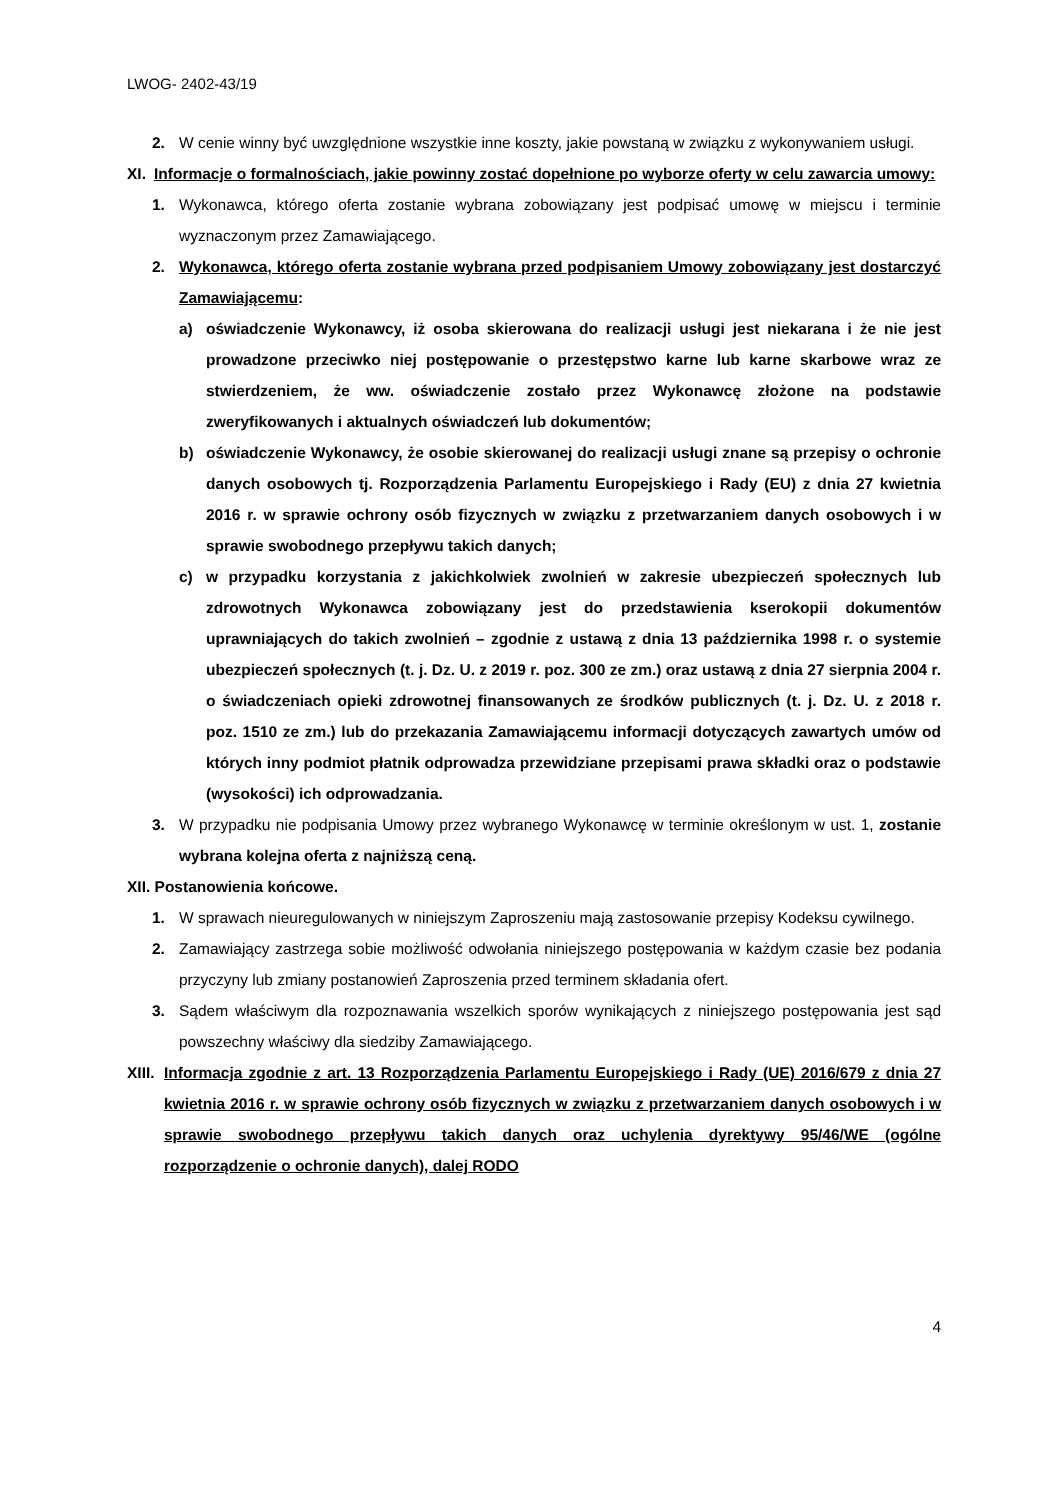LWOG- 2402-43/19
2. W cenie winny być uwzględnione wszystkie inne koszty, jakie powstaną w związku z wykonywaniem usługi.
XI. Informacje o formalnościach, jakie powinny zostać dopełnione po wyborze oferty w celu zawarcia umowy:
1. Wykonawca, którego oferta zostanie wybrana zobowiązany jest podpisać umowę w miejscu i terminie wyznaczonym przez Zamawiającego.
2. Wykonawca, którego oferta zostanie wybrana przed podpisaniem Umowy zobowiązany jest dostarczyć Zamawiającemu:
a) oświadczenie Wykonawcy, iż osoba skierowana do realizacji usługi jest niekarana i że nie jest prowadzone przeciwko niej postępowanie o przestępstwo karne lub karne skarbowe wraz ze stwierdzeniem, że ww. oświadczenie zostało przez Wykonawcę złożone na podstawie zweryfikowanych i aktualnych oświadczeń lub dokumentów;
b) oświadczenie Wykonawcy, że osobie skierowanej do realizacji usługi znane są przepisy o ochronie danych osobowych tj. Rozporządzenia Parlamentu Europejskiego i Rady (EU) z dnia 27 kwietnia 2016 r. w sprawie ochrony osób fizycznych w związku z przetwarzaniem danych osobowych i w sprawie swobodnego przepływu takich danych;
c) w przypadku korzystania z jakichkolwiek zwolnień w zakresie ubezpieczeń społecznych lub zdrowotnych Wykonawca zobowiązany jest do przedstawienia kserokopii dokumentów uprawniających do takich zwolnień – zgodnie z ustawą z dnia 13 października 1998 r. o systemie ubezpieczeń społecznych (t. j. Dz. U. z 2019 r. poz. 300 ze zm.) oraz ustawą z dnia 27 sierpnia 2004 r. o świadczeniach opieki zdrowotnej finansowanych ze środków publicznych (t. j. Dz. U. z 2018 r. poz. 1510 ze zm.) lub do przekazania Zamawiającemu informacji dotyczących zawartych umów od których inny podmiot płatnik odprowadza przewidziane przepisami prawa składki oraz o podstawie (wysokości) ich odprowadzania.
3. W przypadku nie podpisania Umowy przez wybranego Wykonawcę w terminie określonym w ust. 1, zostanie wybrana kolejna oferta z najniższą ceną.
XII. Postanowienia końcowe.
1. W sprawach nieuregulowanych w niniejszym Zaproszeniu mają zastosowanie przepisy Kodeksu cywilnego.
2. Zamawiający zastrzega sobie możliwość odwołania niniejszego postępowania w każdym czasie bez podania przyczyny lub zmiany postanowień Zaproszenia przed terminem składania ofert.
3. Sądem właściwym dla rozpoznawania wszelkich sporów wynikających z niniejszego postępowania jest sąd powszechny właściwy dla siedziby Zamawiającego.
XIII. Informacja zgodnie z art. 13 Rozporządzenia Parlamentu Europejskiego i Rady (UE) 2016/679 z dnia 27 kwietnia 2016 r. w sprawie ochrony osób fizycznych w związku z przetwarzaniem danych osobowych i w sprawie swobodnego przepływu takich danych oraz uchylenia dyrektywy 95/46/WE (ogólne rozporządzenie o ochronie danych), dalej RODO
4